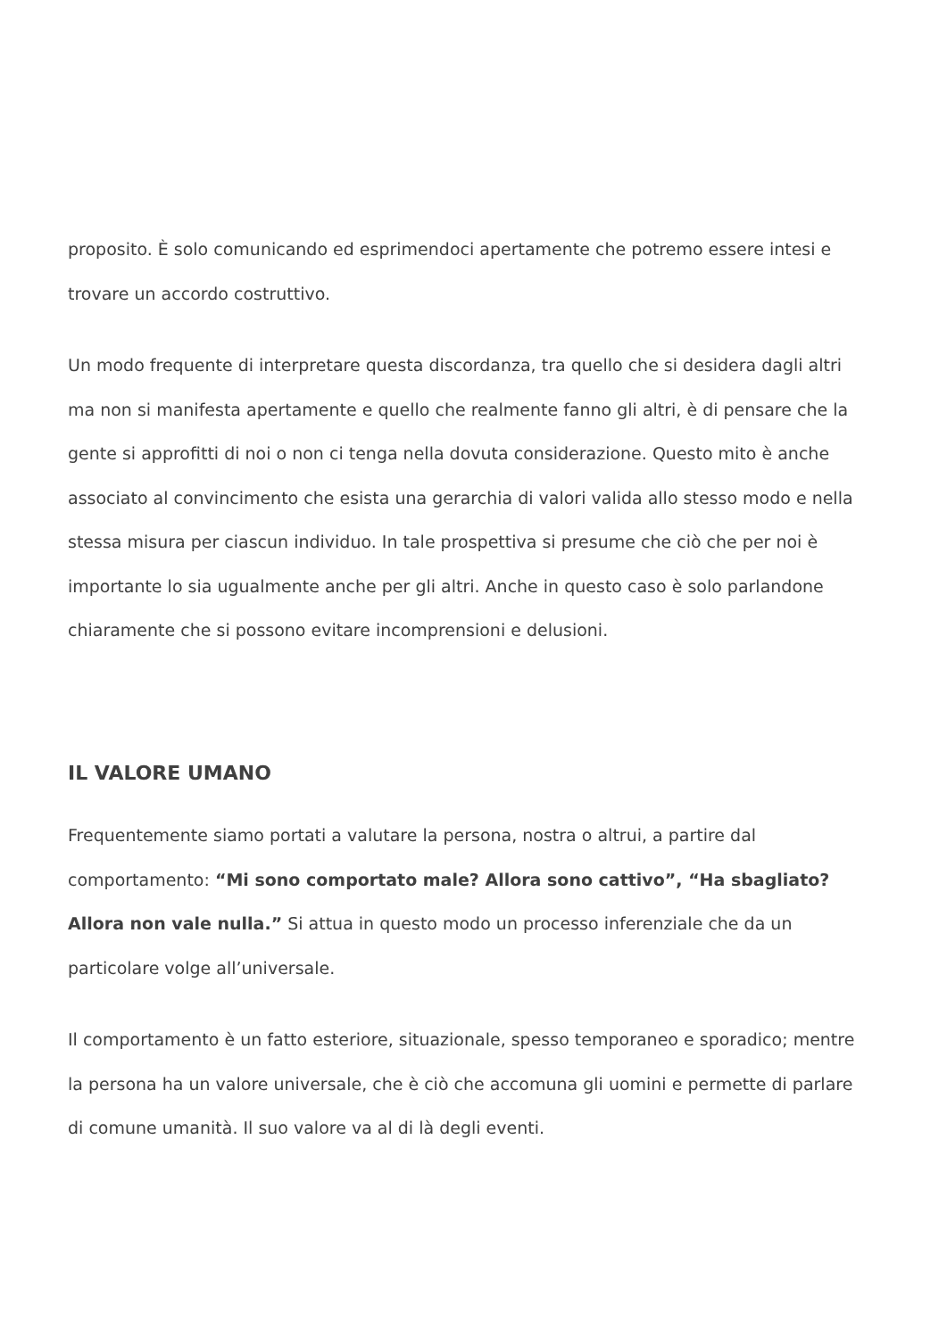proposito. È solo comunicando ed esprimendoci apertamente che potremo essere intesi e trovare un accordo costruttivo.
Un modo frequente di interpretare questa discordanza, tra quello che si desidera dagli altri ma non si manifesta apertamente e quello che realmente fanno gli altri, è di pensare che la gente si approfitti di noi o non ci tenga nella dovuta considerazione. Questo mito è anche associato al convincimento che esista una gerarchia di valori valida allo stesso modo e nella stessa misura per ciascun individuo. In tale prospettiva si presume che ciò che per noi è importante lo sia ugualmente anche per gli altri. Anche in questo caso è solo parlandone chiaramente che si possono evitare incomprensioni e delusioni.
IL VALORE UMANO
Frequentemente siamo portati a valutare la persona, nostra o altrui, a partire dal comportamento: “Mi sono comportato male? Allora sono cattivo”, “Ha sbagliato? Allora non vale nulla.” Si attua in questo modo un processo inferenziale che da un particolare volge all’universale.
Il comportamento è un fatto esteriore, situazionale, spesso temporaneo e sporadico; mentre la persona ha un valore universale, che è ciò che accomuna gli uomini e permette di parlare di comune umanità. Il suo valore va al di là degli eventi.